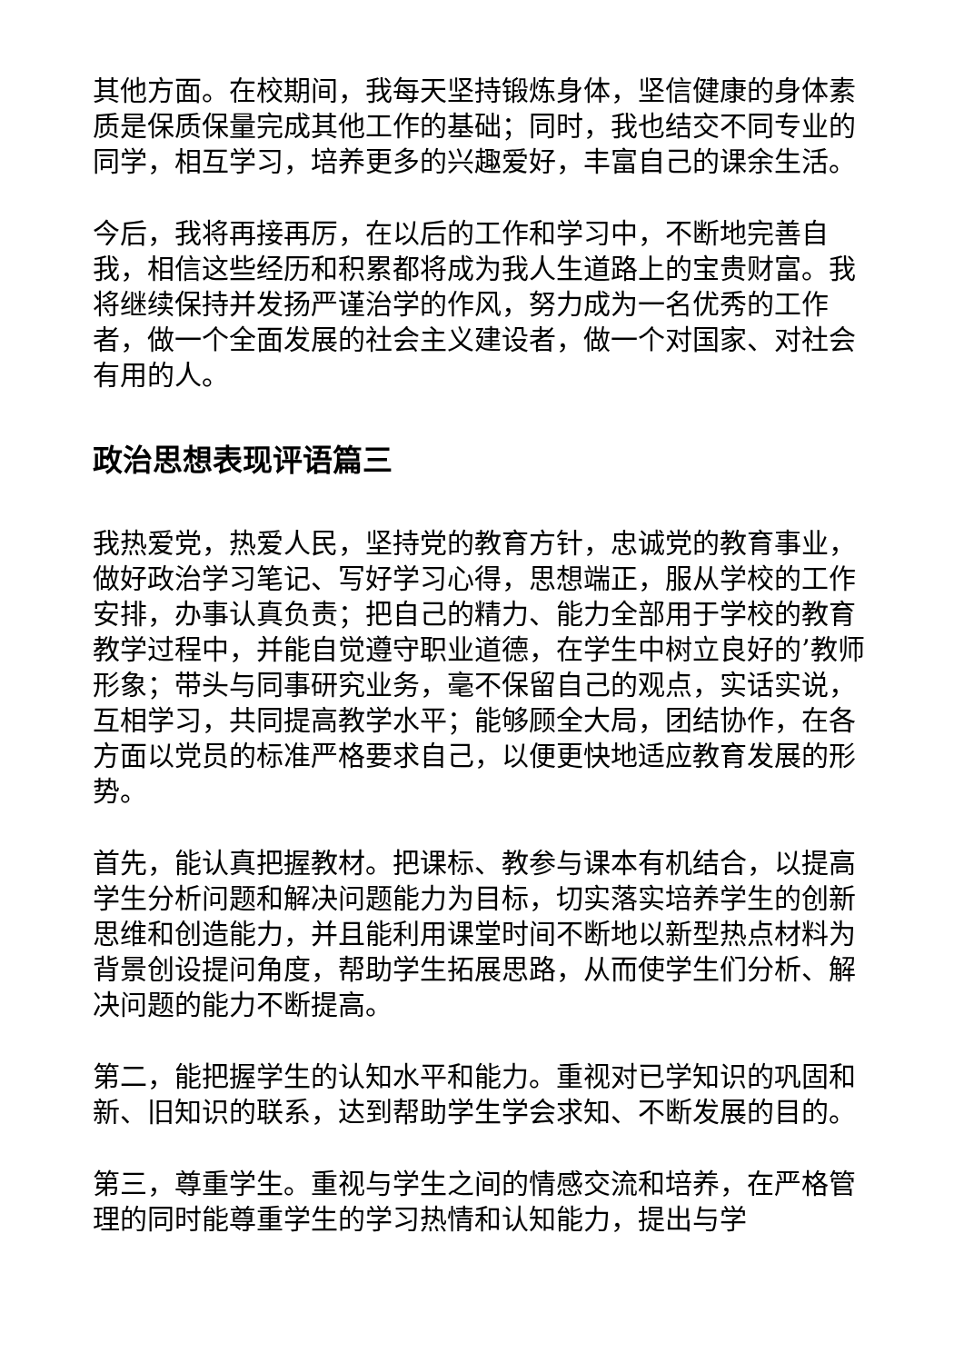其他方面。在校期间，我每天坚持锻炼身体，坚信健康的身体素质是保质保量完成其他工作的基础；同时，我也结交不同专业的同学，相互学习，培养更多的兴趣爱好，丰富自己的课余生活。
今后，我将再接再厉，在以后的工作和学习中，不断地完善自我，相信这些经历和积累都将成为我人生道路上的宝贵财富。我将继续保持并发扬严谨治学的作风，努力成为一名优秀的工作者，做一个全面发展的社会主义建设者，做一个对国家、对社会有用的人。
政治思想表现评语篇三
我热爱党，热爱人民，坚持党的教育方针，忠诚党的教育事业，做好政治学习笔记、写好学习心得，思想端正，服从学校的工作安排，办事认真负责；把自己的精力、能力全部用于学校的教育教学过程中，并能自觉遵守职业道德，在学生中树立良好的’教师形象；带头与同事研究业务，毫不保留自己的观点，实话实说，互相学习，共同提高教学水平；能够顾全大局，团结协作，在各方面以党员的标准严格要求自己，以便更快地适应教育发展的形势。
首先，能认真把握教材。把课标、教参与课本有机结合，以提高学生分析问题和解决问题能力为目标，切实落实培养学生的创新思维和创造能力，并且能利用课堂时间不断地以新型热点材料为背景创设提问角度，帮助学生拓展思路，从而使学生们分析、解决问题的能力不断提高。
第二，能把握学生的认知水平和能力。重视对已学知识的巩固和新、旧知识的联系，达到帮助学生学会求知、不断发展的目的。
第三，尊重学生。重视与学生之间的情感交流和培养，在严格管理的同时能尊重学生的学习热情和认知能力，提出与学